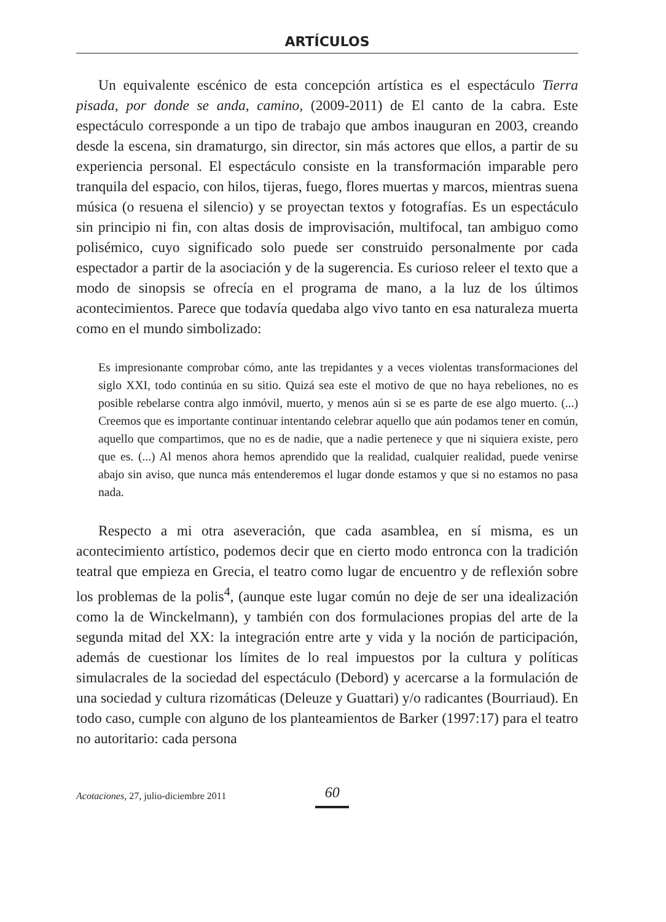ARTÍCULOS
Un equivalente escénico de esta concepción artística es el espectáculo Tierra pisada, por donde se anda, camino, (2009-2011) de El canto de la cabra. Este espectáculo corresponde a un tipo de trabajo que ambos inauguran en 2003, creando desde la escena, sin dramaturgo, sin director, sin más actores que ellos, a partir de su experiencia personal. El espectáculo consiste en la transformación imparable pero tranquila del espacio, con hilos, tijeras, fuego, flores muertas y marcos, mientras suena música (o resuena el silencio) y se proyectan textos y fotografías. Es un espectáculo sin principio ni fin, con altas dosis de improvisación, multifocal, tan ambiguo como polisémico, cuyo significado solo puede ser construido personalmente por cada espectador a partir de la asociación y de la sugerencia. Es curioso releer el texto que a modo de sinopsis se ofrecía en el programa de mano, a la luz de los últimos acontecimientos. Parece que todavía quedaba algo vivo tanto en esa naturaleza muerta como en el mundo simbolizado:
Es impresionante comprobar cómo, ante las trepidantes y a veces violentas transformaciones del siglo XXI, todo continúa en su sitio. Quizá sea este el motivo de que no haya rebeliones, no es posible rebelarse contra algo inmóvil, muerto, y menos aún si se es parte de ese algo muerto. (...) Creemos que es importante continuar intentando celebrar aquello que aún podamos tener en común, aquello que compartimos, que no es de nadie, que a nadie pertenece y que ni siquiera existe, pero que es. (...) Al menos ahora hemos aprendido que la realidad, cualquier realidad, puede venirse abajo sin aviso, que nunca más entenderemos el lugar donde estamos y que si no estamos no pasa nada.
Respecto a mi otra aseveración, que cada asamblea, en sí misma, es un acontecimiento artístico, podemos decir que en cierto modo entronca con la tradición teatral que empieza en Grecia, el teatro como lugar de encuentro y de reflexión sobre los problemas de la polis<sup>4</sup>, (aunque este lugar común no deje de ser una idealización como la de Winckelmann), y también con dos formulaciones propias del arte de la segunda mitad del XX: la integración entre arte y vida y la noción de participación, además de cuestionar los límites de lo real impuestos por la cultura y políticas simulacrales de la sociedad del espectáculo (Debord) y acercarse a la formulación de una sociedad y cultura rizomáticas (Deleuze y Guattari) y/o radicantes (Bourriaud). En todo caso, cumple con alguno de los planteamientos de Barker (1997:17) para el teatro no autoritario: cada persona
Acotaciones, 27, julio-diciembre 2011 60